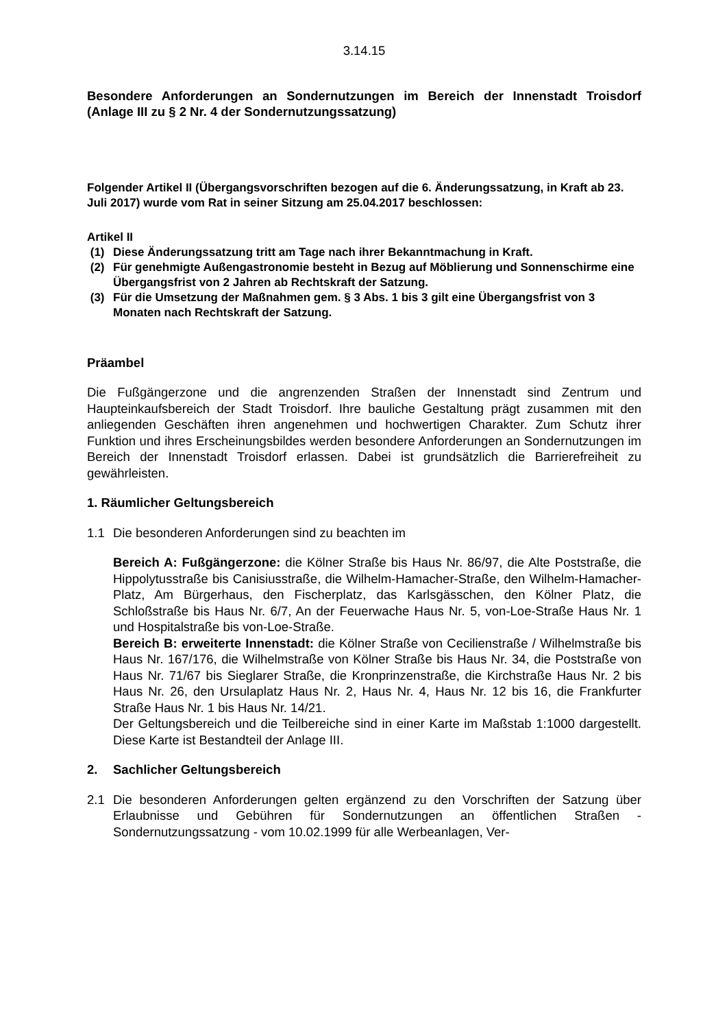3.14.15
Besondere Anforderungen an Sondernutzungen im Bereich der Innenstadt Troisdorf (Anlage III zu § 2 Nr. 4 der Sondernutzungssatzung)
Folgender Artikel II (Übergangsvorschriften bezogen auf die 6. Änderungssatzung, in Kraft ab 23. Juli 2017) wurde vom Rat in seiner Sitzung am 25.04.2017 beschlossen:
Artikel II
(1) Diese Änderungssatzung tritt am Tage nach ihrer Bekanntmachung in Kraft.
(2) Für genehmigte Außengastronomie besteht in Bezug auf Möblierung und Sonnenschirme eine Übergangsfrist von 2 Jahren ab Rechtskraft der Satzung.
(3) Für die Umsetzung der Maßnahmen gem. § 3 Abs. 1 bis 3 gilt eine Übergangsfrist von 3 Monaten nach Rechtskraft der Satzung.
Präambel
Die Fußgängerzone und die angrenzenden Straßen der Innenstadt sind Zentrum und Haupteinkaufsbereich der Stadt Troisdorf. Ihre bauliche Gestaltung prägt zusammen mit den anliegenden Geschäften ihren angenehmen und hochwertigen Charakter. Zum Schutz ihrer Funktion und ihres Erscheinungsbildes werden besondere Anforderungen an Sondernutzungen im Bereich der Innenstadt Troisdorf erlassen. Dabei ist grundsätzlich die Barrierefreiheit zu gewährleisten.
1. Räumlicher Geltungsbereich
1.1 Die besonderen Anforderungen sind zu beachten im
Bereich A: Fußgängerzone: die Kölner Straße bis Haus Nr. 86/97, die Alte Poststraße, die Hippolytusstraße bis Canisiusstraße, die Wilhelm-Hamacher-Straße, den Wilhelm-Hamacher-Platz, Am Bürgerhaus, den Fischerplatz, das Karlsgässchen, den Kölner Platz, die Schloßstraße bis Haus Nr. 6/7, An der Feuerwache Haus Nr. 5, von-Loe-Straße Haus Nr. 1 und Hospitalstraße bis von-Loe-Straße.
Bereich B: erweiterte Innenstadt: die Kölner Straße von Cecilienstraße / Wilhelmstraße bis Haus Nr. 167/176, die Wilhelmstraße von Kölner Straße bis Haus Nr. 34, die Poststraße von Haus Nr. 71/67 bis Sieglarer Straße, die Kronprinzenstraße, die Kirchstraße Haus Nr. 2 bis Haus Nr. 26, den Ursulaplatz Haus Nr. 2, Haus Nr. 4, Haus Nr. 12 bis 16, die Frankfurter Straße Haus Nr. 1 bis Haus Nr. 14/21.
Der Geltungsbereich und die Teilbereiche sind in einer Karte im Maßstab 1:1000 dargestellt. Diese Karte ist Bestandteil der Anlage III.
2. Sachlicher Geltungsbereich
2.1 Die besonderen Anforderungen gelten ergänzend zu den Vorschriften der Satzung über Erlaubnisse und Gebühren für Sondernutzungen an öffentlichen Straßen - Sondernutzungssatzung - vom 10.02.1999 für alle Werbeanlagen, Ver-